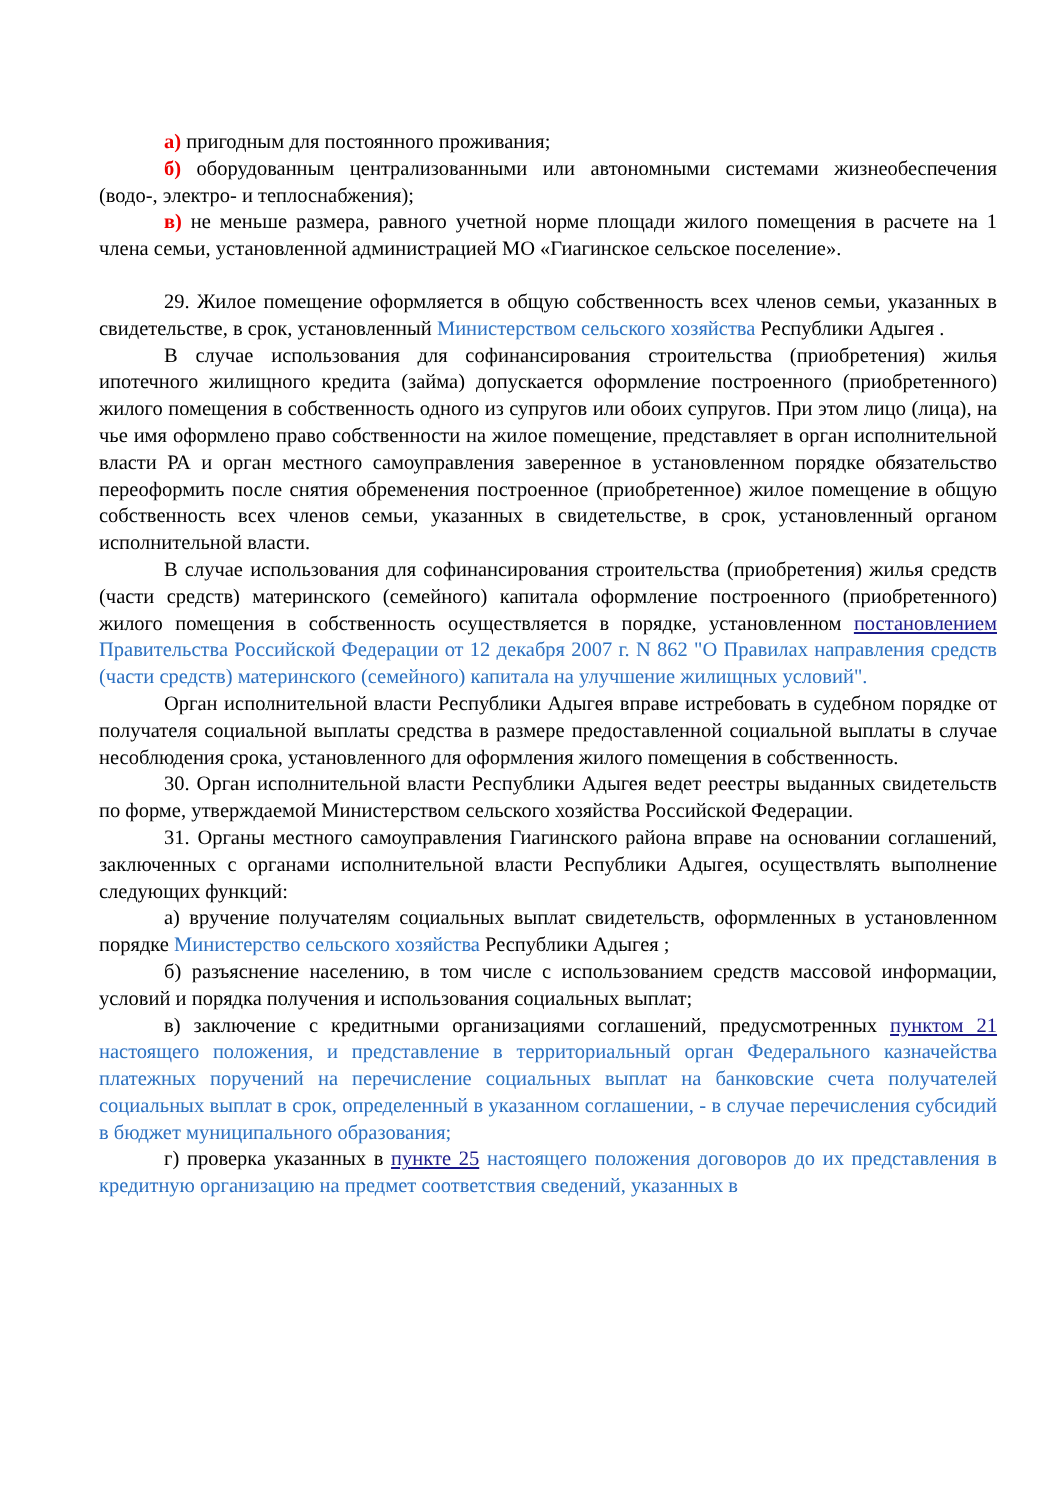а) пригодным для постоянного проживания;
б) оборудованным централизованными или автономными системами жизнеобеспечения (водо-, электро- и теплоснабжения);
в) не меньше размера, равного учетной норме площади жилого помещения в расчете на 1 члена семьи, установленной администрацией МО «Гиагинское сельское поселение».
29. Жилое помещение оформляется в общую собственность всех членов семьи, указанных в свидетельстве, в срок, установленный Министерством сельского хозяйства Республики Адыгея .
В случае использования для софинансирования строительства (приобретения) жилья ипотечного жилищного кредита (займа) допускается оформление построенного (приобретенного) жилого помещения в собственность одного из супругов или обоих супругов. При этом лицо (лица), на чье имя оформлено право собственности на жилое помещение, представляет в орган исполнительной власти РА и орган местного самоуправления заверенное в установленном порядке обязательство переоформить после снятия обременения построенное (приобретенное) жилое помещение в общую собственность всех членов семьи, указанных в свидетельстве, в срок, установленный органом исполнительной власти.
В случае использования для софинансирования строительства (приобретения) жилья средств (части средств) материнского (семейного) капитала оформление построенного (приобретенного) жилого помещения в собственность осуществляется в порядке, установленном постановлением Правительства Российской Федерации от 12 декабря 2007 г. N 862 "О Правилах направления средств (части средств) материнского (семейного) капитала на улучшение жилищных условий".
Орган исполнительной власти Республики Адыгея вправе истребовать в судебном порядке от получателя социальной выплаты средства в размере предоставленной социальной выплаты в случае несоблюдения срока, установленного для оформления жилого помещения в собственность.
30. Орган исполнительной власти Республики Адыгея ведет реестры выданных свидетельств по форме, утверждаемой Министерством сельского хозяйства Российской Федерации.
31. Органы местного самоуправления Гиагинского района вправе на основании соглашений, заключенных с органами исполнительной власти Республики Адыгея, осуществлять выполнение следующих функций:
а) вручение получателям социальных выплат свидетельств, оформленных в установленном порядке Министерство сельского хозяйства Республики Адыгея ;
б) разъяснение населению, в том числе с использованием средств массовой информации, условий и порядка получения и использования социальных выплат;
в) заключение с кредитными организациями соглашений, предусмотренных пунктом 21 настоящего положения, и представление в территориальный орган Федерального казначейства платежных поручений на перечисление социальных выплат на банковские счета получателей социальных выплат в срок, определенный в указанном соглашении, - в случае перечисления субсидий в бюджет муниципального образования;
г) проверка указанных в пункте 25 настоящего положения договоров до их представления в кредитную организацию на предмет соответствия сведений, указанных в